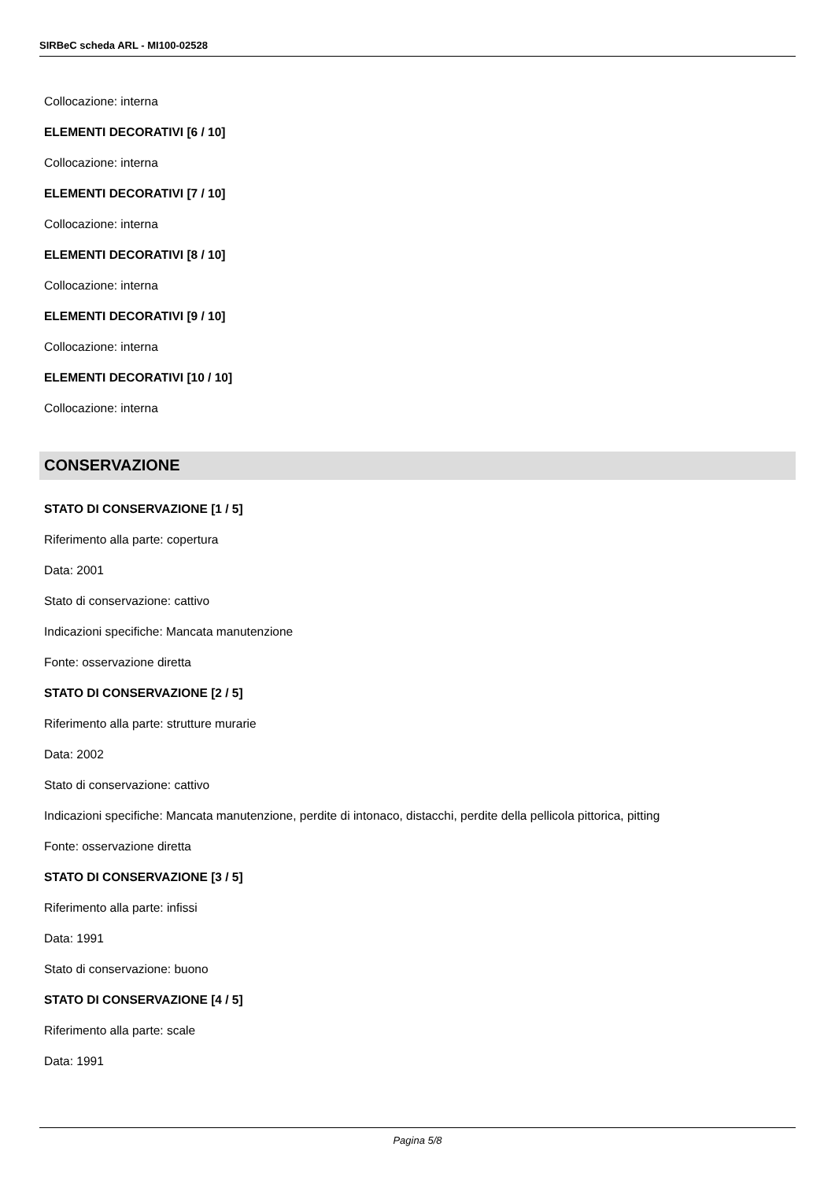SIRBeC scheda ARL - MI100-02528
Collocazione: interna
ELEMENTI DECORATIVI [6 / 10]
Collocazione: interna
ELEMENTI DECORATIVI [7 / 10]
Collocazione: interna
ELEMENTI DECORATIVI [8 / 10]
Collocazione: interna
ELEMENTI DECORATIVI [9 / 10]
Collocazione: interna
ELEMENTI DECORATIVI [10 / 10]
Collocazione: interna
CONSERVAZIONE
STATO DI CONSERVAZIONE [1 / 5]
Riferimento alla parte: copertura
Data: 2001
Stato di conservazione: cattivo
Indicazioni specifiche: Mancata manutenzione
Fonte: osservazione diretta
STATO DI CONSERVAZIONE [2 / 5]
Riferimento alla parte: strutture murarie
Data: 2002
Stato di conservazione: cattivo
Indicazioni specifiche: Mancata manutenzione, perdite di intonaco, distacchi, perdite della pellicola pittorica, pitting
Fonte: osservazione diretta
STATO DI CONSERVAZIONE [3 / 5]
Riferimento alla parte: infissi
Data: 1991
Stato di conservazione: buono
STATO DI CONSERVAZIONE [4 / 5]
Riferimento alla parte: scale
Data: 1991
Pagina 5/8